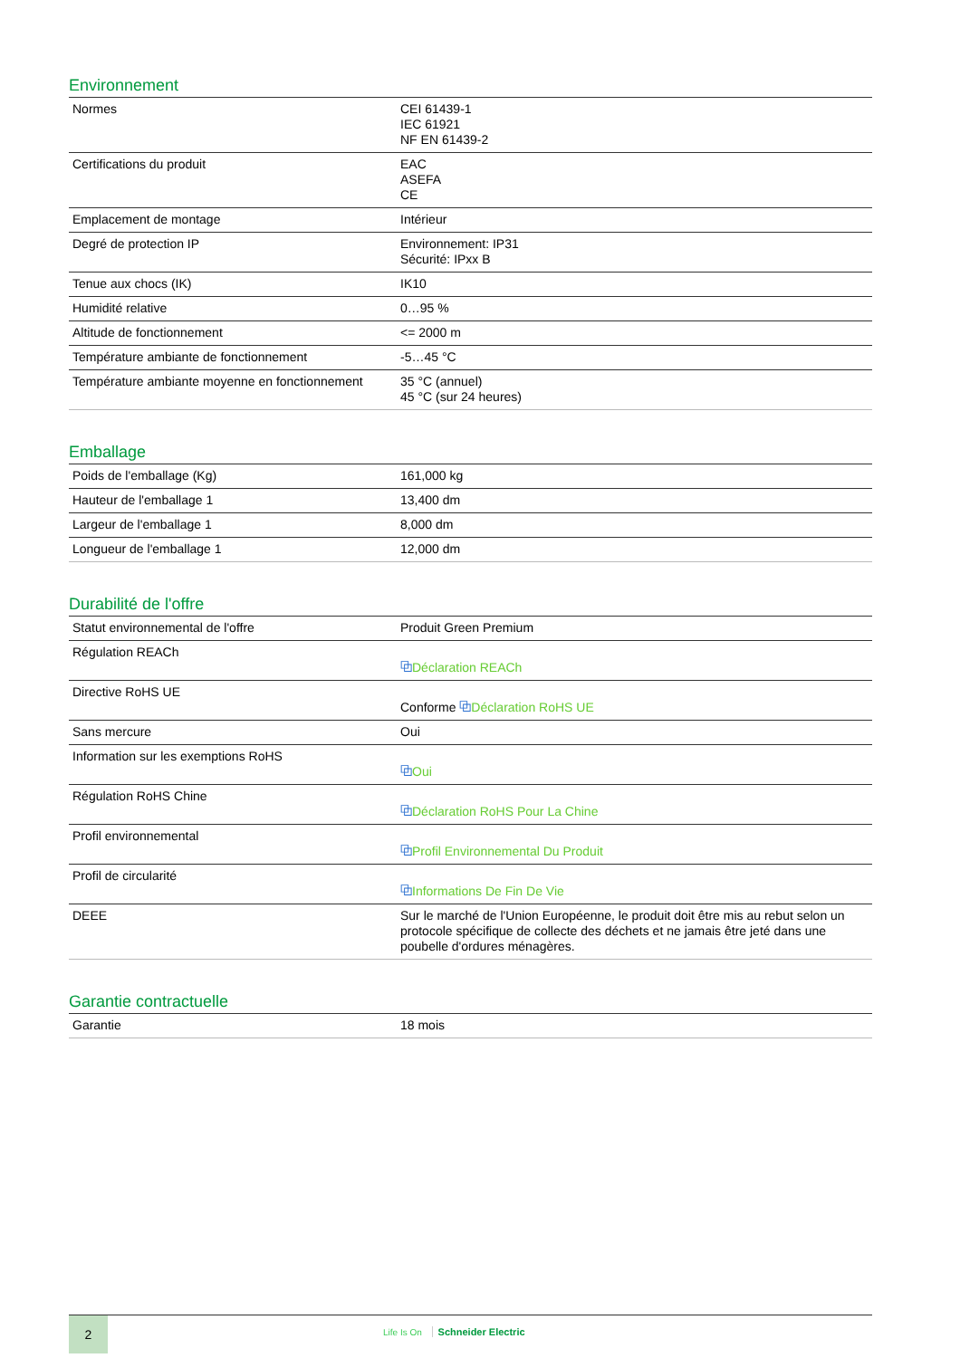Environnement
| Normes | CEI 61439-1 IEC 61921 NF EN 61439-2 |
| Certifications du produit | EAC ASEFA CE |
| Emplacement de montage | Intérieur |
| Degré de protection IP | Environnement: IP31 Sécurité: IPxx B |
| Tenue aux chocs (IK) | IK10 |
| Humidité relative | 0…95 % |
| Altitude de fonctionnement | <= 2000 m |
| Température ambiante de fonctionnement | -5…45 °C |
| Température ambiante moyenne en fonctionnement | 35 °C (annuel) 45 °C (sur 24 heures) |
Emballage
| Poids de l'emballage (Kg) | 161,000 kg |
| Hauteur de l'emballage 1 | 13,400 dm |
| Largeur de l'emballage 1 | 8,000 dm |
| Longueur de l'emballage 1 | 12,000 dm |
Durabilité de l'offre
| Statut environnemental de l'offre | Produit Green Premium |
| Régulation REACh | ⧉ Déclaration REACh |
| Directive RoHS UE | Conforme ⧉ Déclaration RoHS UE |
| Sans mercure | Oui |
| Information sur les exemptions RoHS | ⧉ Oui |
| Régulation RoHS Chine | ⧉ Déclaration RoHS Pour La Chine |
| Profil environnemental | ⧉ Profil Environnemental Du Produit |
| Profil de circularité | ⧉ Informations De Fin De Vie |
| DEEE | Sur le marché de l'Union Européenne, le produit doit être mis au rebut selon un protocole spécifique de collecte des déchets et ne jamais être jeté dans une poubelle d'ordures ménagères. |
Garantie contractuelle
| Garantie | 18 mois |
2
Life Is On Schneider Electric